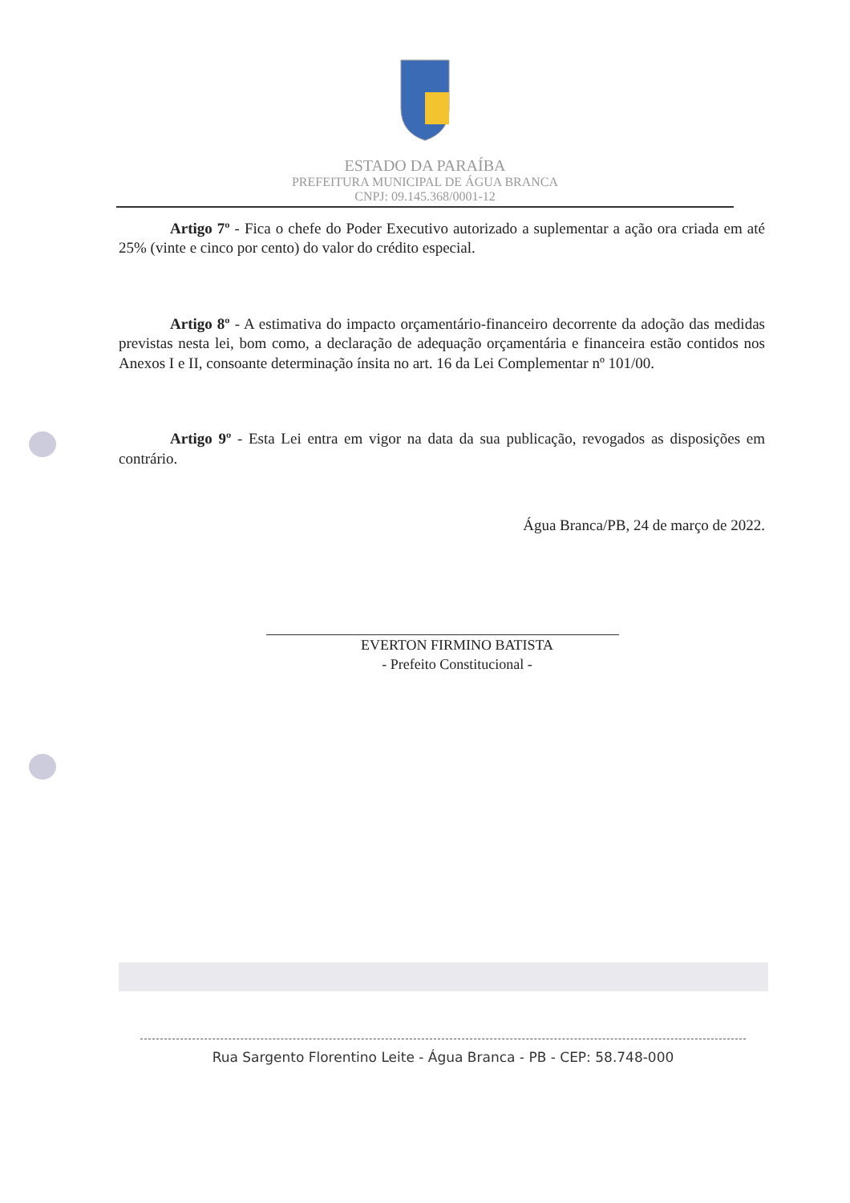ESTADO DA PARAÍBA
PREFEITURA MUNICIPAL DE ÁGUA BRANCA
CNPJ: 09.145.368/0001-12
Artigo 7º - Fica o chefe do Poder Executivo autorizado a suplementar a ação ora criada em até 25% (vinte e cinco por cento) do valor do crédito especial.
Artigo 8º - A estimativa do impacto orçamentário-financeiro decorrente da adoção das medidas previstas nesta lei, bom como, a declaração de adequação orçamentária e financeira estão contidos nos Anexos I e II, consoante determinação ínsita no art. 16 da Lei Complementar nº 101/00.
Artigo 9º - Esta Lei entra em vigor na data da sua publicação, revogados as disposições em contrário.
Água Branca/PB, 24 de março de 2022.
EVERTON FIRMINO BATISTA
- Prefeito Constitucional -
Rua Sargento Florentino Leite - Água Branca - PB - CEP: 58.748-000